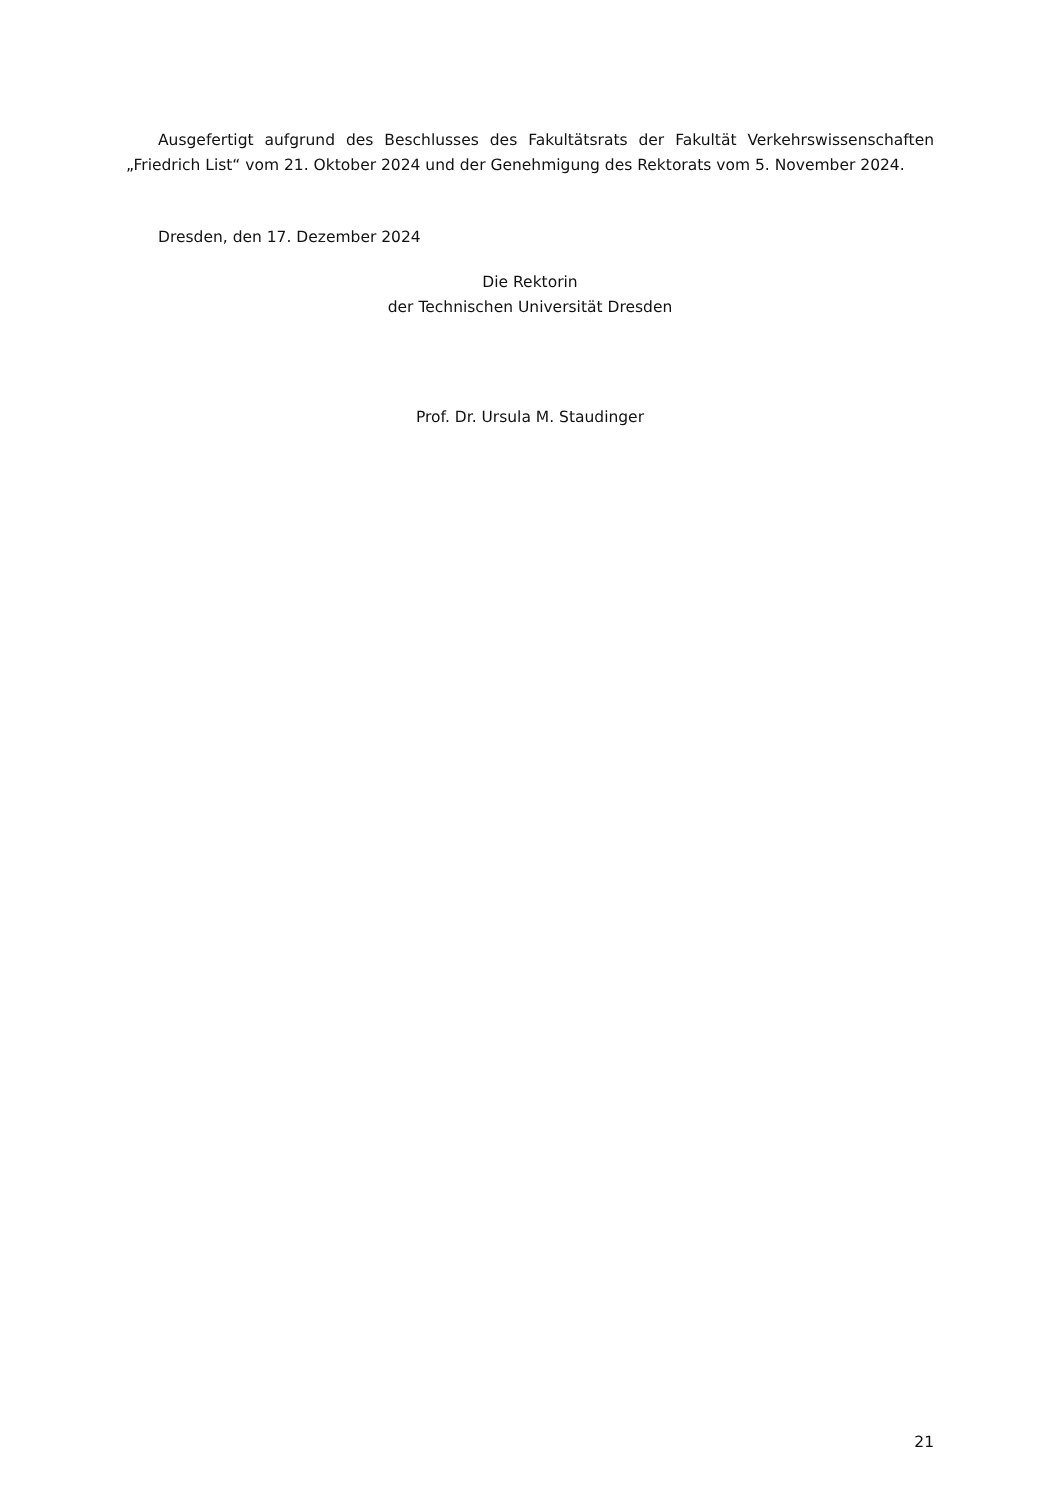Ausgefertigt aufgrund des Beschlusses des Fakultätsrats der Fakultät Verkehrswissenschaften „Friedrich List“ vom 21. Oktober 2024 und der Genehmigung des Rektorats vom 5. November 2024.
Dresden, den 17. Dezember 2024
Die Rektorin
der Technischen Universität Dresden
Prof. Dr. Ursula M. Staudinger
21